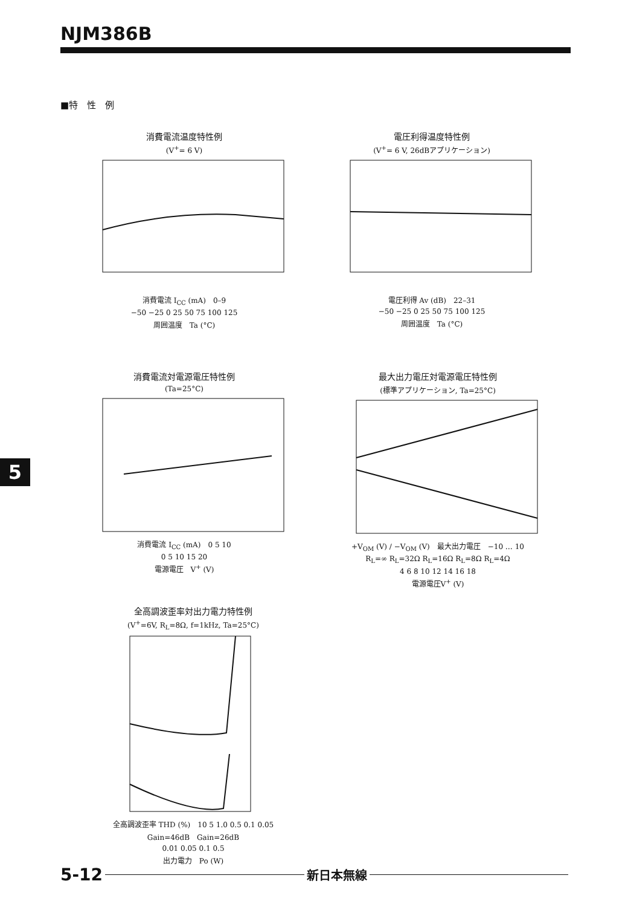NJM386B
■特　性　例
消費電流温度特性例
(V<sup>+</sup>= 6 V)
消費電流 I<sub>CC</sub> (mA)　0–9
−50 −25 0 25 50 75 100 125
周囲温度　Ta (°C)
電圧利得温度特性例
(V<sup>+</sup>= 6 V, 26dBアプリケーション)
電圧利得 Av (dB)　22–31
−50 −25 0 25 50 75 100 125
周囲温度　Ta (°C)
消費電流対電源電圧特性例
(Ta=25°C)
消費電流 I<sub>CC</sub> (mA)　0 5 10
0 5 10 15 20
電源電圧　V<sup>+</sup> (V)
最大出力電圧対電源電圧特性例
(標準アプリケーション, Ta=25°C)
+V<sub>OM</sub> (V) / −V<sub>OM</sub> (V)　最大出力電圧　−10 … 10
R<sub>L</sub>=∞ R<sub>L</sub>=32Ω R<sub>L</sub>=16Ω R<sub>L</sub>=8Ω R<sub>L</sub>=4Ω
4 6 8 10 12 14 16 18
電源電圧V<sup>+</sup> (V)
全高調波歪率対出力電力特性例
(V<sup>+</sup>=6V, R<sub>L</sub>=8Ω, f=1kHz, Ta=25°C)
全高調波歪率 THD (%)　10 5 1.0 0.5 0.1 0.05
Gain=46dB　Gain=26dB
0.01 0.05 0.1 0.5
出力電力　Po (W)
5
5-12 新日本無線